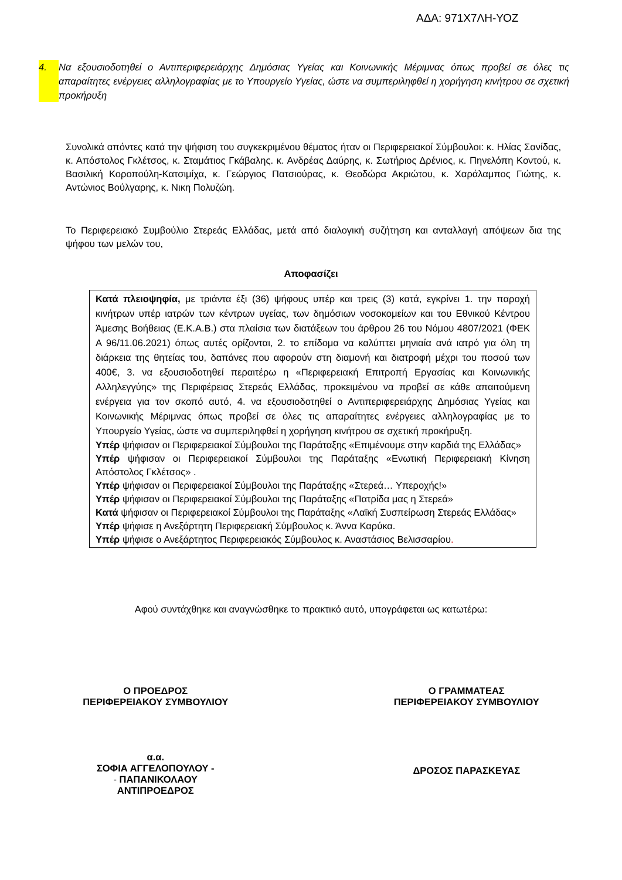ΑΔΑ: 971Χ7ΛΗ-ΥΟΖ
4. Να εξουσιοδοτηθεί ο Αντιπεριφερειάρχης Δημόσιας Υγείας και Κοινωνικής Μέριμνας όπως προβεί σε όλες τις απαραίτητες ενέργειες αλληλογραφίας με το Υπουργείο Υγείας, ώστε να συμπεριληφθεί η χορήγηση κινήτρου σε σχετική προκήρυξη
Συνολικά απόντες κατά την ψήφιση του συγκεκριμένου θέματος ήταν οι Περιφερειακοί Σύμβουλοι: κ. Ηλίας Σανίδας, κ. Απόστολος Γκλέτσος, κ. Σταμάτιος Γκάβαλης. κ. Ανδρέας Δαύρης, κ. Σωτήριος Δρένιος, κ. Πηνελόπη Κοντού, κ. Βασιλική Κοροπούλη-Κατσιμίχα, κ. Γεώργιος Πατσιούρας, κ. Θεοδώρα Ακριώτου, κ. Χαράλαμπος Γιώτης, κ. Αντώνιος Βούλγαρης, κ. Νικη Πολυζώη.
Το Περιφερειακό Συμβούλιο Στερεάς Ελλάδας, μετά από διαλογική συζήτηση και ανταλλαγή απόψεων δια της ψήφου των μελών του,
Αποφασίζει
Κατά πλειοψηφία, με τριάντα έξι (36) ψήφους υπέρ και τρεις (3) κατά, εγκρίνει 1. την παροχή κινήτρων υπέρ ιατρών των κέντρων υγείας, των δημόσιων νοσοκομείων και του Εθνικού Κέντρου Άμεσης Βοήθειας (Ε.Κ.Α.Β.) στα πλαίσια των διατάξεων του άρθρου 26 του Νόμου 4807/2021 (ΦΕΚ Α 96/11.06.2021) όπως αυτές ορίζονται, 2. το επίδομα να καλύπτει μηνιαία ανά ιατρό για όλη τη διάρκεια της θητείας του, δαπάνες που αφορούν στη διαμονή και διατροφή μέχρι του ποσού των 400€, 3. να εξουσιοδοτηθεί περαιτέρω η «Περιφερειακή Επιτροπή Εργασίας και Κοινωνικής Αλληλεγγύης» της Περιφέρειας Στερεάς Ελλάδας, προκειμένου να προβεί σε κάθε απαιτούμενη ενέργεια για τον σκοπό αυτό, 4. να εξουσιοδοτηθεί ο Αντιπεριφερειάρχης Δημόσιας Υγείας και Κοινωνικής Μέριμνας όπως προβεί σε όλες τις απαραίτητες ενέργειες αλληλογραφίας με το Υπουργείο Υγείας, ώστε να συμπεριληφθεί η χορήγηση κινήτρου σε σχετική προκήρυξη.
Υπέρ ψήφισαν οι Περιφερειακοί Σύμβουλοι της Παράταξης «Επιμένουμε στην καρδιά της Ελλάδας»
Υπέρ ψήφισαν οι Περιφερειακοί Σύμβουλοι της Παράταξης «Ενωτική Περιφερειακή Κίνηση Απόστολος Γκλέτσος» .
Υπέρ ψήφισαν οι Περιφερειακοί Σύμβουλοι της Παράταξης «Στερεά… Υπεροχής!»
Υπέρ ψήφισαν οι Περιφερειακοί Σύμβουλοι της Παράταξης «Πατρίδα μας η Στερεά»
Κατά ψήφισαν οι Περιφερειακοί Σύμβουλοι της Παράταξης «Λαϊκή Συσπείρωση Στερεάς Ελλάδας»
Υπέρ ψήφισε η Ανεξάρτητη Περιφερειακή Σύμβουλος κ. Άννα Καρύκα.
Υπέρ ψήφισε ο Ανεξάρτητος Περιφερειακός Σύμβουλος κ. Αναστάσιος Βελισσαρίου.
Αφού συντάχθηκε και αναγνώσθηκε το πρακτικό αυτό, υπογράφεται ως κατωτέρω:
Ο ΠΡΟΕΔΡΟΣ
ΠΕΡΙΦΕΡΕΙΑΚΟΥ ΣΥΜΒΟΥΛΙΟΥ
Ο ΓΡΑΜΜΑΤΕΑΣ
ΠΕΡΙΦΕΡΕΙΑΚΟΥ ΣΥΜΒΟΥΛΙΟΥ
α.α.
ΣΟΦΙΑ ΑΓΓΕΛΟΠΟΥΛΟΥ -
- ΠΑΠΑΝΙΚΟΛΑΟΥ
ΑΝΤΙΠΡΟΕΔΡΟΣ
ΔΡΟΣΟΣ ΠΑΡΑΣΚΕΥΑΣ